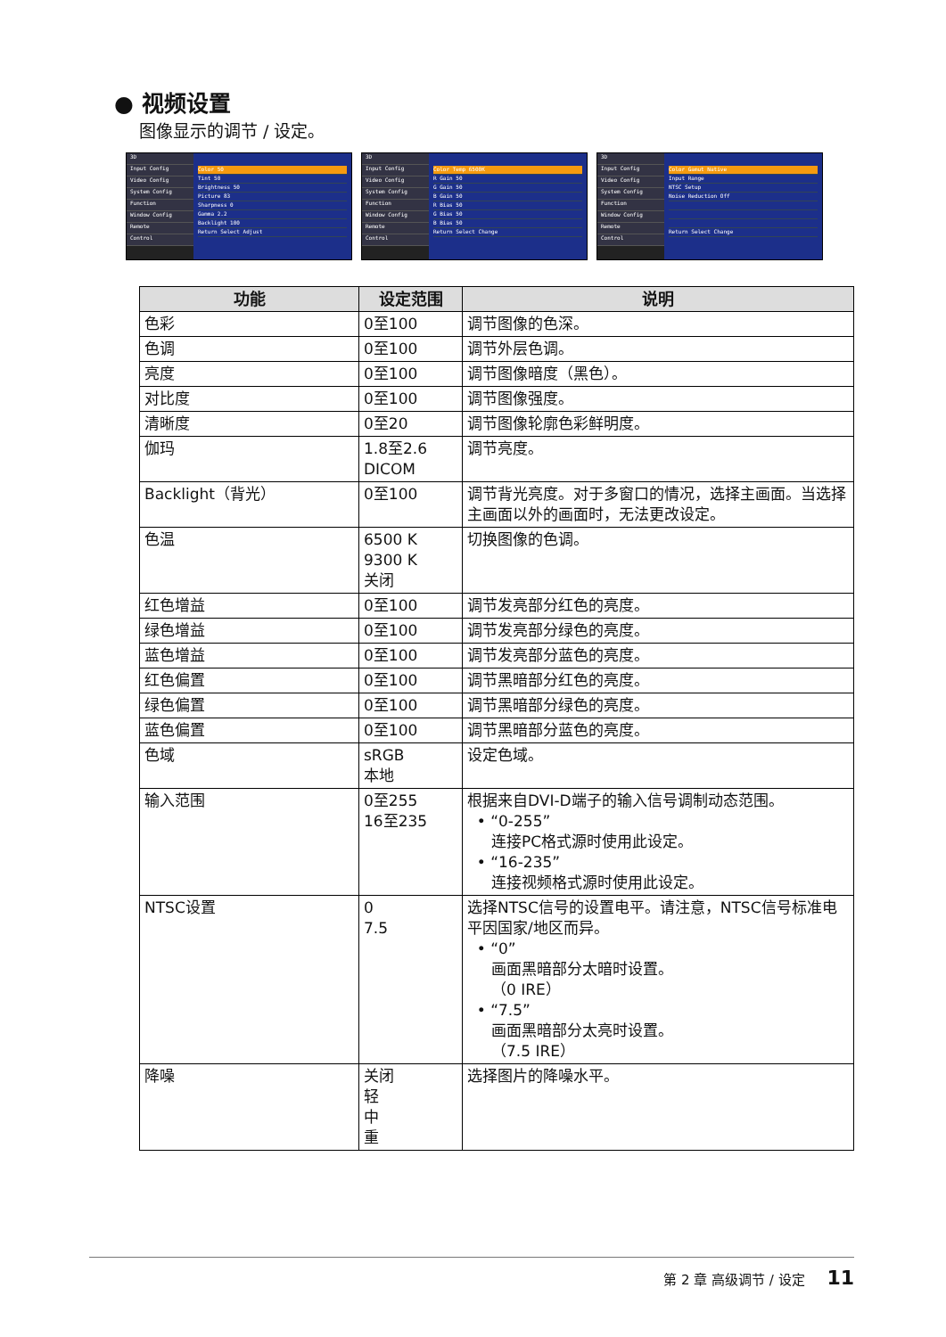● 视频设置
图像显示的调节 / 设定。
3D
Input Config
Video Config
System Config
Function
Window Config
Remote
Control
Color 50
Tint 50
Brightness 50
Picture 83
Sharpness 0
Gamma 2.2
Backlight 100
Return Select Adjust
3D
Input Config
Video Config
System Config
Function
Window Config
Remote
Control
Color Temp 6500K
R Gain 50
G Gain 50
B Gain 50
R Bias 50
G Bias 50
B Bias 50
Return Select Change
3D
Input Config
Video Config
System Config
Function
Window Config
Remote
Control
Color Gamut Native
Input Range
NTSC Setup
Noise Reduction Off
Return Select Change
| 功能 | 设定范围 | 说明 |
| --- | --- | --- |
| 色彩 | 0至100 | 调节图像的色深。 |
| 色调 | 0至100 | 调节外层色调。 |
| 亮度 | 0至100 | 调节图像暗度（黑色）。 |
| 对比度 | 0至100 | 调节图像强度。 |
| 清晰度 | 0至20 | 调节图像轮廓色彩鲜明度。 |
| 伽玛 | 1.8至2.6 DICOM | 调节亮度。 |
| Backlight（背光） | 0至100 | 调节背光亮度。对于多窗口的情况，选择主画面。当选择主画面以外的画面时，无法更改设定。 |
| 色温 | 6500 K 9300 K 关闭 | 切换图像的色调。 |
| 红色增益 | 0至100 | 调节发亮部分红色的亮度。 |
| 绿色增益 | 0至100 | 调节发亮部分绿色的亮度。 |
| 蓝色增益 | 0至100 | 调节发亮部分蓝色的亮度。 |
| 红色偏置 | 0至100 | 调节黑暗部分红色的亮度。 |
| 绿色偏置 | 0至100 | 调节黑暗部分绿色的亮度。 |
| 蓝色偏置 | 0至100 | 调节黑暗部分蓝色的亮度。 |
| 色域 | sRGB 本地 | 设定色域。 |
| 输入范围 | 0至255 16至235 | 根据来自DVI-D端子的输入信号调制动态范围。 • “0-255” 连接PC格式源时使用此设定。 • “16-235” 连接视频格式源时使用此设定。 |
| NTSC设置 | 0 7.5 | 选择NTSC信号的设置电平。请注意，NTSC信号标准电平因国家/地区而异。 • “0” 画面黑暗部分太暗时设置。 （0 IRE） • “7.5” 画面黑暗部分太亮时设置。 （7.5 IRE） |
| 降噪 | 关闭 轻 中 重 | 选择图片的降噪水平。 |
第 2 章 高级调节 / 设定 11